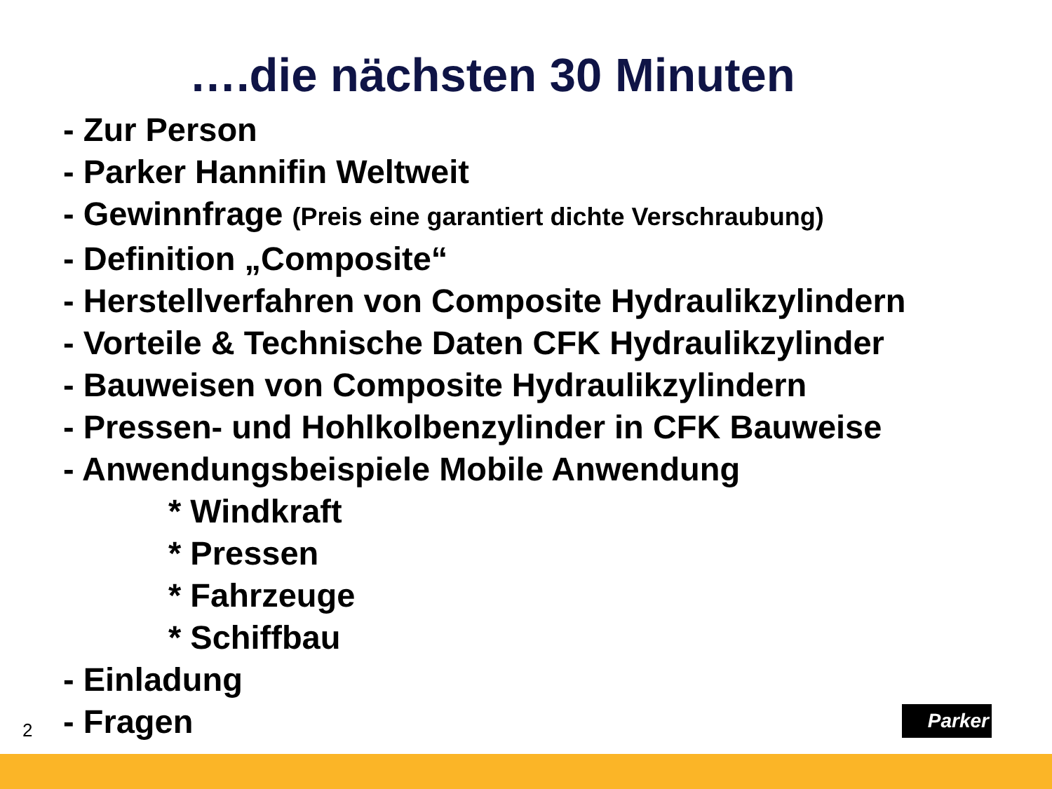….die nächsten 30 Minuten
- Zur Person
- Parker Hannifin Weltweit
- Gewinnfrage (Preis eine garantiert dichte Verschraubung)
- Definition „Composite“
- Herstellverfahren von Composite Hydraulikzylindern
- Vorteile & Technische Daten CFK Hydraulikzylinder
- Bauweisen von Composite Hydraulikzylindern
- Pressen- und Hohlkolbenzylinder in CFK Bauweise
- Anwendungsbeispiele Mobile Anwendung
* Windkraft
* Pressen
* Fahrzeuge
* Schiffbau
- Einladung
- Fragen
2
Parker